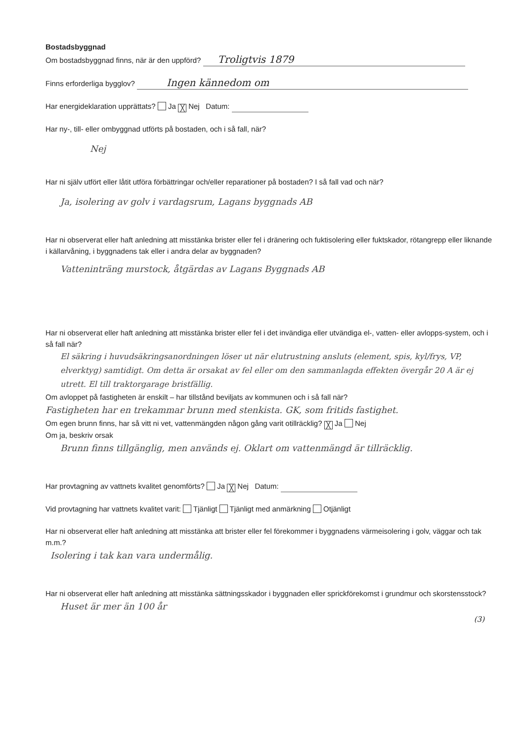Bostadsbyggnad
Om bostadsbyggnad finns, när är den uppförd? Troligtvis 1879
Finns erforderliga bygglov? Ingen kännedom om
Har energideklaration upprättats? Ja ╳ Nej Datum:
Har ny-, till- eller ombyggnad utförts på bostaden, och i så fall, när?
Nej
Har ni själv utfört eller låtit utföra förbättringar och/eller reparationer på bostaden? I så fall vad och när?
Ja, isolering av golv i vardagsrum, Lagans byggnads AB
Har ni observerat eller haft anledning att misstänka brister eller fel i dränering och fuktisolering eller fuktskador, rötangrepp eller liknande i källarvåning, i byggnadens tak eller i andra delar av byggnaden?
Vatteninträng murstock, åtgärdas av Lagans Byggnads AB
Har ni observerat eller haft anledning att misstänka brister eller fel i det invändiga eller utvändiga el-, vatten- eller avlopps-system, och i så fall när?
El säkring i huvudsäkringsanordningen löser ut när elutrustning ansluts (element, spis, kyl/frys, VP, elverktyg) samtidigt. Om detta är orsakat av fel eller om den sammanlagda effekten övergår 20 A är ej utrett. El till traktorgarage bristfällig.
Om avloppet på fastigheten är enskilt – har tillstånd beviljats av kommunen och i så fall när?
Fastigheten har en trekammar brunn med stenkista. GK, som fritids fastighet.
Om egen brunn finns, har så vitt ni vet, vattenmängden någon gång varit otillräcklig? ╳ Ja Nej
Om ja, beskriv orsak
Brunn finns tillgänglig, men används ej. Oklart om vattenmängd är tillräcklig.
Har provtagning av vattnets kvalitet genomförts? Ja ╳ Nej Datum:
Vid provtagning har vattnets kvalitet varit: Tjänligt Tjänligt med anmärkning Otjänligt
Har ni observerat eller haft anledning att misstänka att brister eller fel förekommer i byggnadens värmeisolering i golv, väggar och tak m.m.?
Isolering i tak kan vara undermålig.
Har ni observerat eller haft anledning att misstänka sättningsskador i byggnaden eller sprickförekomst i grundmur och skorstensstock?
Huset är mer än 100 år
(3)